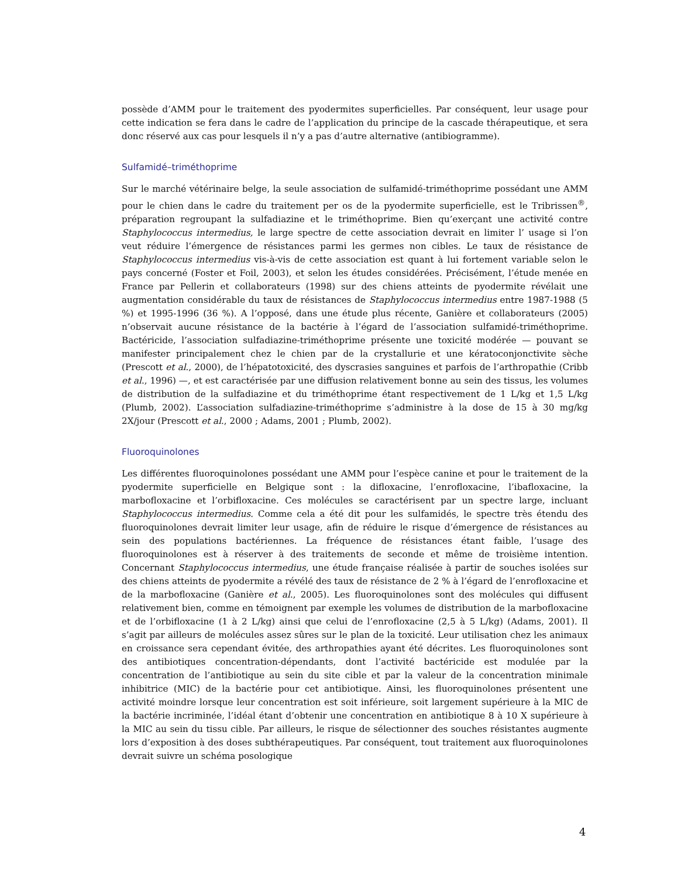possède d’AMM pour le traitement des pyodermites superficielles. Par conséquent, leur usage pour cette indication se fera dans le cadre de l’application du principe de la cascade thérapeutique, et sera donc réservé aux cas pour lesquels il n’y a pas d’autre alternative (antibiogramme).
Sulfamidé–triméthoprime
Sur le marché vétérinaire belge, la seule association de sulfamidé-triméthoprime possédant une AMM pour le chien dans le cadre du traitement per os de la pyodermite superficielle, est le Tribrissen<sup>®</sup>, préparation regroupant la sulfadiazine et le triméthoprime. Bien qu’exerçant une activité contre Staphylococcus intermedius, le large spectre de cette association devrait en limiter l’ usage si l’on veut réduire l’émergence de résistances parmi les germes non cibles. Le taux de résistance de Staphylococcus intermedius vis-à-vis de cette association est quant à lui fortement variable selon le pays concerné (Foster et Foil, 2003), et selon les études considérées. Précisément, l’étude menée en France par Pellerin et collaborateurs (1998) sur des chiens atteints de pyodermite révélait une augmentation considérable du taux de résistances de Staphylococcus intermedius entre 1987-1988 (5 %) et 1995-1996 (36 %). A l’opposé, dans une étude plus récente, Ganière et collaborateurs (2005) n’observait aucune résistance de la bactérie à l’égard de l’association sulfamidé-triméthoprime. Bactéricide, l’association sulfadiazine-triméthoprime présente une toxicité modérée — pouvant se manifester principalement chez le chien par de la crystallurie et une kératoconjonctivite sèche (Prescott et al., 2000), de l’hépatotoxicité, des dyscrasies sanguines et parfois de l’arthropathie (Cribb et al., 1996) —, et est caractérisée par une diffusion relativement bonne au sein des tissus, les volumes de distribution de la sulfadiazine et du triméthoprime étant respectivement de 1 L/kg et 1,5 L/kg (Plumb, 2002). L’association sulfadiazine-triméthoprime s’administre à la dose de 15 à 30 mg/kg 2X/jour (Prescott et al., 2000 ; Adams, 2001 ; Plumb, 2002).
Fluoroquinolones
Les différentes fluoroquinolones possédant une AMM pour l’espèce canine et pour le traitement de la pyodermite superficielle en Belgique sont : la difloxacine, l’enrofloxacine, l’ibafloxacine, la marbofloxacine et l’orbifloxacine. Ces molécules se caractérisent par un spectre large, incluant Staphylococcus intermedius. Comme cela a été dit pour les sulfamidés, le spectre très étendu des fluoroquinolones devrait limiter leur usage, afin de réduire le risque d’émergence de résistances au sein des populations bactériennes. La fréquence de résistances étant faible, l’usage des fluoroquinolones est à réserver à des traitements de seconde et même de troisième intention. Concernant Staphylococcus intermedius, une étude française réalisée à partir de souches isolées sur des chiens atteints de pyodermite a révélé des taux de résistance de 2 % à l’égard de l’enrofloxacine et de la marbofloxacine (Ganière et al., 2005). Les fluoroquinolones sont des molécules qui diffusent relativement bien, comme en témoignent par exemple les volumes de distribution de la marbofloxacine et de l’orbifloxacine (1 à 2 L/kg) ainsi que celui de l’enrofloxacine (2,5 à 5 L/kg) (Adams, 2001). Il s’agit par ailleurs de molécules assez sûres sur le plan de la toxicité. Leur utilisation chez les animaux en croissance sera cependant évitée, des arthropathies ayant été décrites. Les fluoroquinolones sont des antibiotiques concentration-dépendants, dont l’activité bactéricide est modulée par la concentration de l’antibiotique au sein du site cible et par la valeur de la concentration minimale inhibitrice (MIC) de la bactérie pour cet antibiotique. Ainsi, les fluoroquinolones présentent une activité moindre lorsque leur concentration est soit inférieure, soit largement supérieure à la MIC de la bactérie incriminée, l’idéal étant d’obtenir une concentration en antibiotique 8 à 10 X supérieure à la MIC au sein du tissu cible. Par ailleurs, le risque de sélectionner des souches résistantes augmente lors d’exposition à des doses subthérapeutiques. Par conséquent, tout traitement aux fluoroquinolones devrait suivre un schéma posologique
4